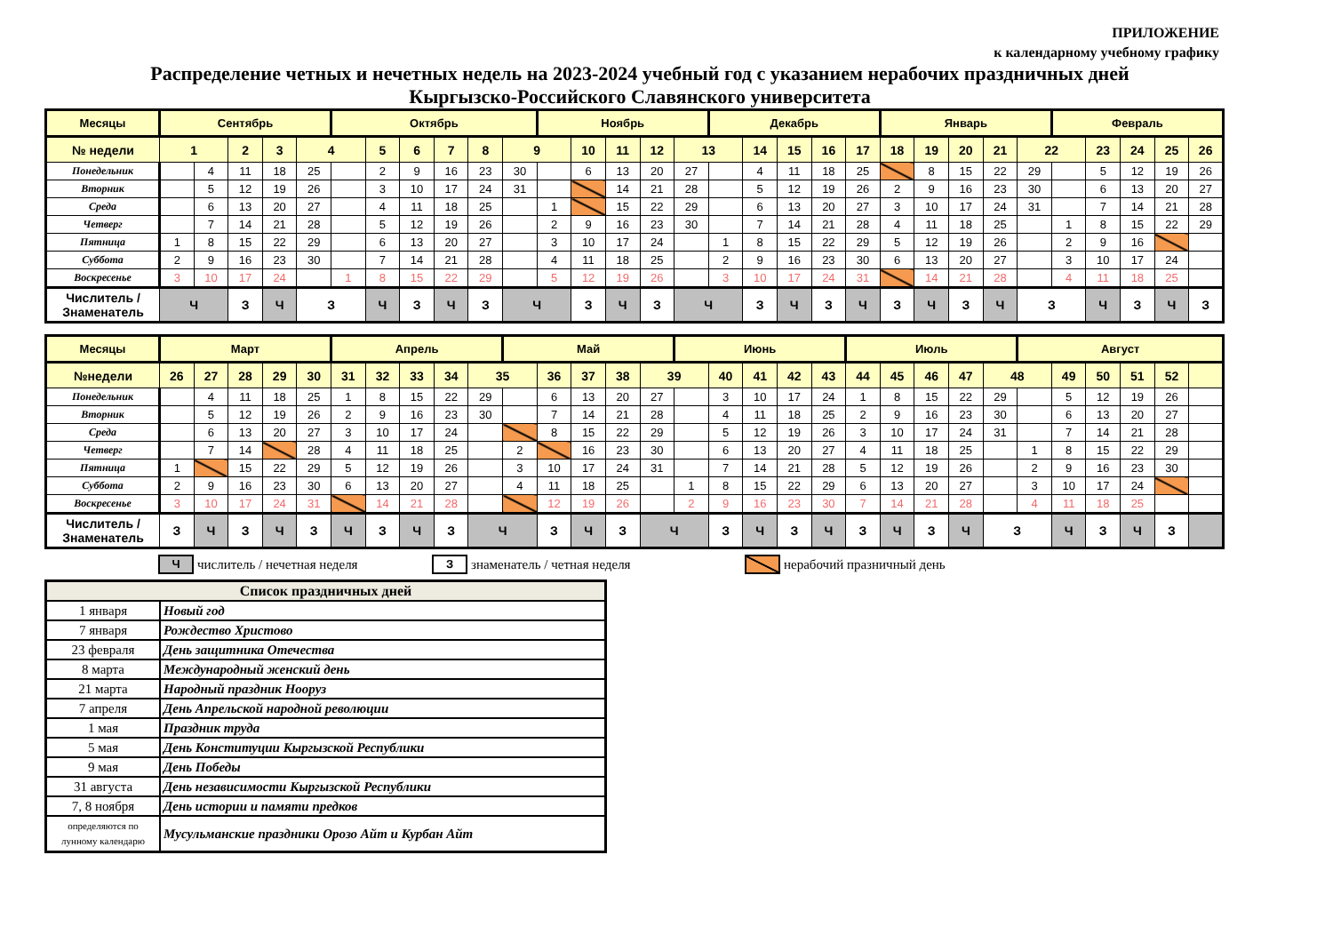ПРИЛОЖЕНИЕ
к календарному учебному графику
Распределение четных и нечетных недель на 2023-2024 учебный год с указанием нерабочих праздничных дней
Кыргызско-Российского Славянского университета
| Месяцы | Сентябрь | | | | | Октябрь | | | | | | Ноябрь | | | | | Декабрь | | | | | Январь | | | | | Февраль | | | | |
| № недели | 1 | | 2 | 3 | 4 | | 5 | 6 | 7 | 8 | 9 | | 10 | 11 | 12 | 13 | | 14 | 15 | 16 | 17 | 18 | 19 | 20 | 21 | 22 | | 23 | 24 | 25 | 26 |
| Понедельник | | 4 | 11 | 18 | 25 | | 2 | 9 | 16 | 23 | 30 | | 6 | 13 | 20 | 27 | | 4 | 11 | 18 | 25 | | 8 | 15 | 22 | 29 | | 5 | 12 | 19 | 26 |
| Вторник | | 5 | 12 | 19 | 26 | | 3 | 10 | 17 | 24 | 31 | | | 14 | 21 | 28 | | 5 | 12 | 19 | 26 | 2 | 9 | 16 | 23 | 30 | | 6 | 13 | 20 | 27 |
| Среда | | 6 | 13 | 20 | 27 | | 4 | 11 | 18 | 25 | | 1 | | 15 | 22 | 29 | | 6 | 13 | 20 | 27 | 3 | 10 | 17 | 24 | 31 | | 7 | 14 | 21 | 28 |
| Четверг | | 7 | 14 | 21 | 28 | | 5 | 12 | 19 | 26 | | 2 | 9 | 16 | 23 | 30 | | 7 | 14 | 21 | 28 | 4 | 11 | 18 | 25 | | 1 | 8 | 15 | 22 | 29 |
| Пятница | 1 | 8 | 15 | 22 | 29 | | 6 | 13 | 20 | 27 | | 3 | 10 | 17 | 24 | | 1 | 8 | 15 | 22 | 29 | 5 | 12 | 19 | 26 | | 2 | 9 | 16 | | |
| Суббота | 2 | 9 | 16 | 23 | 30 | | 7 | 14 | 21 | 28 | | 4 | 11 | 18 | 25 | | 2 | 9 | 16 | 23 | 30 | 6 | 13 | 20 | 27 | | 3 | 10 | 17 | 24 | |
| Воскресенье | 3 | 10 | 17 | 24 | | 1 | 8 | 15 | 22 | 29 | | 5 | 12 | 19 | 26 | | 3 | 10 | 17 | 24 | 31 | | 14 | 21 | 28 | | 4 | 11 | 18 | 25 | |
| Числитель / Знаменатель | Ч | | З | Ч | З | | Ч | З | Ч | З | Ч | | З | Ч | З | Ч | | З | Ч | З | Ч | З | Ч | З | Ч | З | | Ч | З | Ч | З |
| Месяцы | Март | | | | | Апрель | | | | | Май | | | | | Июнь | | | | | Июль | | | | | Август | | | | | |
| №недели | 26 | 27 | 28 | 29 | 30 | 31 | 32 | 33 | 34 | 35 | | 36 | 37 | 38 | 39 | | 40 | 41 | 42 | 43 | 44 | 45 | 46 | 47 | 48 | | 49 | 50 | 51 | 52 | |
| Понедельник | | 4 | 11 | 18 | 25 | 1 | 8 | 15 | 22 | 29 | | 6 | 13 | 20 | 27 | | 3 | 10 | 17 | 24 | 1 | 8 | 15 | 22 | 29 | | 5 | 12 | 19 | 26 | |
| Вторник | | 5 | 12 | 19 | 26 | 2 | 9 | 16 | 23 | 30 | | 7 | 14 | 21 | 28 | | 4 | 11 | 18 | 25 | 2 | 9 | 16 | 23 | 30 | | 6 | 13 | 20 | 27 | |
| Среда | | 6 | 13 | 20 | 27 | 3 | 10 | 17 | 24 | | | 8 | 15 | 22 | 29 | | 5 | 12 | 19 | 26 | 3 | 10 | 17 | 24 | 31 | | 7 | 14 | 21 | 28 | |
| Четверг | | 7 | 14 | | 28 | 4 | 11 | 18 | 25 | | 2 | | 16 | 23 | 30 | | 6 | 13 | 20 | 27 | 4 | 11 | 18 | 25 | | 1 | 8 | 15 | 22 | 29 | |
| Пятница | 1 | | 15 | 22 | 29 | 5 | 12 | 19 | 26 | | 3 | 10 | 17 | 24 | 31 | | 7 | 14 | 21 | 28 | 5 | 12 | 19 | 26 | | 2 | 9 | 16 | 23 | 30 | |
| Суббота | 2 | 9 | 16 | 23 | 30 | 6 | 13 | 20 | 27 | | 4 | 11 | 18 | 25 | | 1 | 8 | 15 | 22 | 29 | 6 | 13 | 20 | 27 | | 3 | 10 | 17 | 24 | | |
| Воскресенье | 3 | 10 | 17 | 24 | 31 | | 14 | 21 | 28 | | | 12 | 19 | 26 | | 2 | 9 | 16 | 23 | 30 | 7 | 14 | 21 | 28 | | 4 | 11 | 18 | 25 | | |
| Числитель / Знаменатель | З | Ч | З | Ч | З | Ч | З | Ч | З | Ч | | З | Ч | З | Ч | | З | Ч | З | Ч | З | Ч | З | Ч | З | | Ч | З | Ч | З | |
Ччислитель / нечетная неделя З знаменатель / четная неделя нерабочий празничный день
| Список праздничных дней | |
| --- | --- |
| 1 января | Новый год |
| 7 января | Рождество Христово |
| 23 февраля | День защитника Отечества |
| 8 марта | Международный женский день |
| 21 марта | Народный праздник Нооруз |
| 7 апреля | День Апрельской народной революции |
| 1 мая | Праздник труда |
| 5 мая | День Конституции Кыргызской Республики |
| 9 мая | День Победы |
| 31 августа | День независимости Кыргызской Республики |
| 7, 8 ноября | День истории и памяти предков |
| определяются по лунному календарю | Мусульманские праздники Орозо Айт и Курбан Айт |